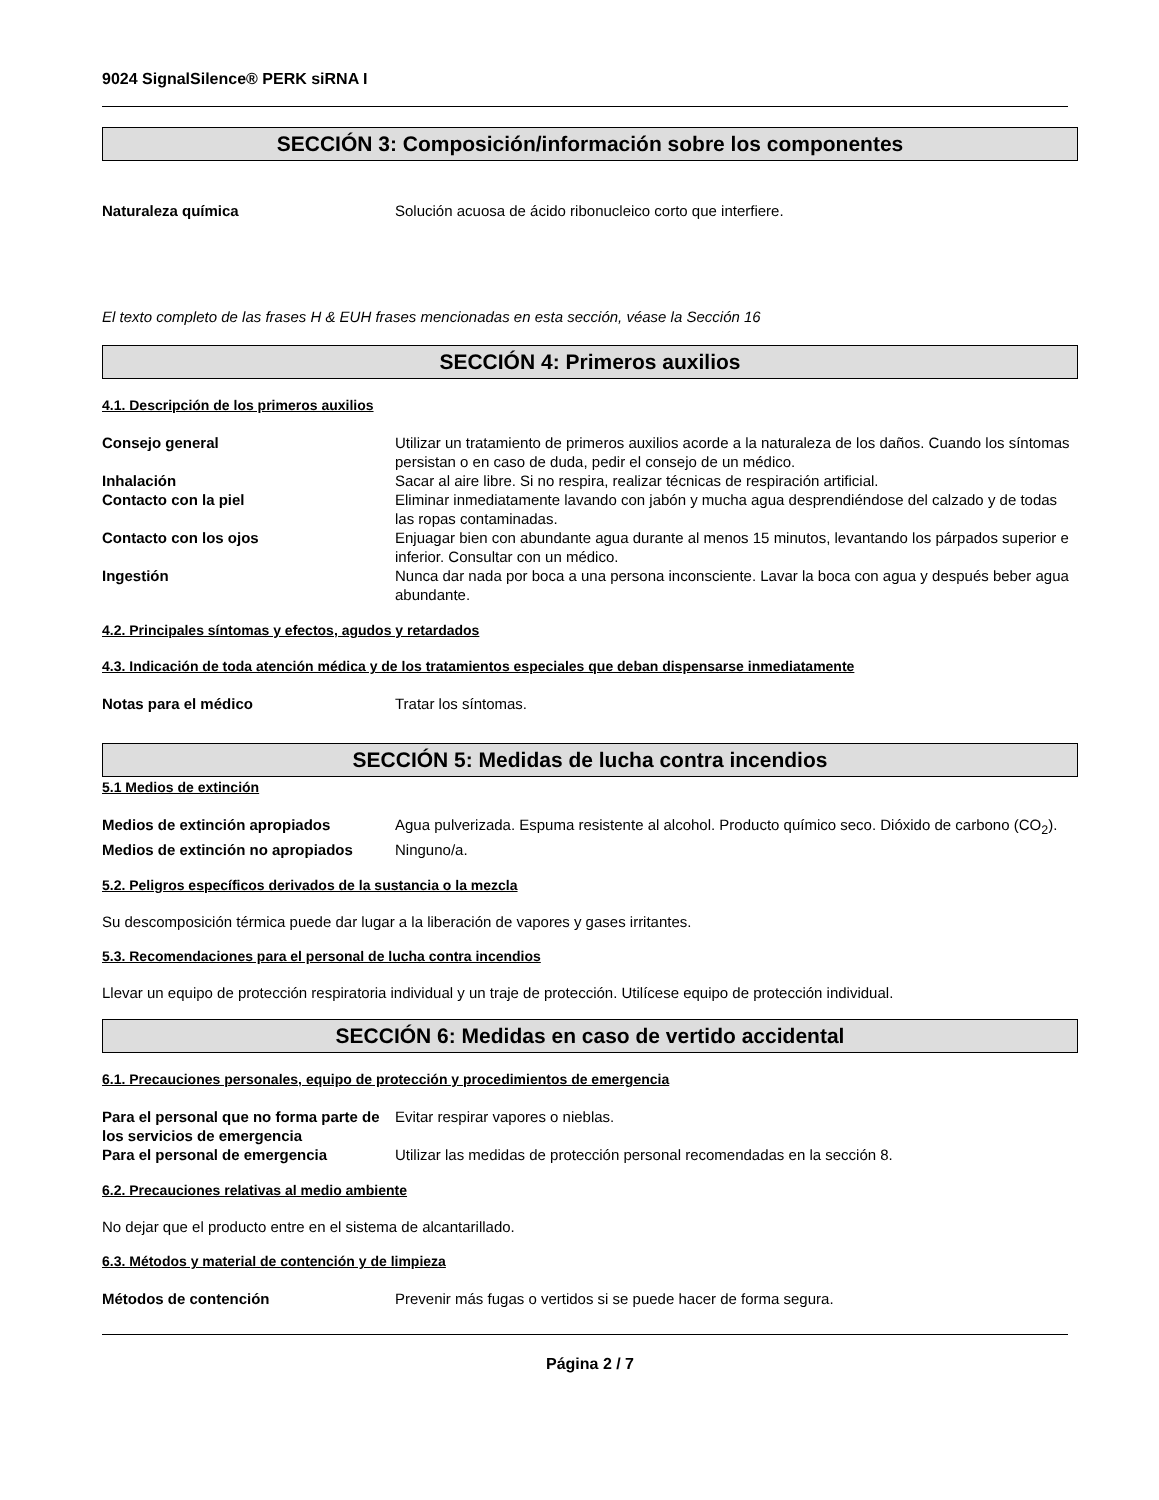9024 SignalSilence® PERK siRNA I
SECCIÓN 3: Composición/información sobre los componentes
Naturaleza química Solución acuosa de ácido ribonucleico corto que interfiere.
El texto completo de las frases H & EUH frases mencionadas en esta sección, véase la Sección 16
SECCIÓN 4: Primeros auxilios
4.1. Descripción de los primeros auxilios
Consejo general Utilizar un tratamiento de primeros auxilios acorde a la naturaleza de los daños. Cuando los síntomas persistan o en caso de duda, pedir el consejo de un médico.
Inhalación Sacar al aire libre. Si no respira, realizar técnicas de respiración artificial.
Contacto con la piel Eliminar inmediatamente lavando con jabón y mucha agua desprendiéndose del calzado y de todas las ropas contaminadas.
Contacto con los ojos Enjuagar bien con abundante agua durante al menos 15 minutos, levantando los párpados superior e inferior. Consultar con un médico.
Ingestión Nunca dar nada por boca a una persona inconsciente. Lavar la boca con agua y después beber agua abundante.
4.2. Principales síntomas y efectos, agudos y retardados
4.3. Indicación de toda atención médica y de los tratamientos especiales que deban dispensarse inmediatamente
Notas para el médico Tratar los síntomas.
SECCIÓN 5: Medidas de lucha contra incendios
5.1 Medios de extinción
Medios de extinción apropiados Agua pulverizada. Espuma resistente al alcohol. Producto químico seco. Dióxido de carbono (CO<sub>2</sub>).
Medios de extinción no apropiados
Ninguno/a.
5.2. Peligros específicos derivados de la sustancia o la mezcla
Su descomposición térmica puede dar lugar a la liberación de vapores y gases irritantes.
5.3. Recomendaciones para el personal de lucha contra incendios
Llevar un equipo de protección respiratoria individual y un traje de protección. Utilícese equipo de protección individual.
SECCIÓN 6: Medidas en caso de vertido accidental
6.1. Precauciones personales, equipo de protección y procedimientos de emergencia
Para el personal que no forma parte de los servicios de emergencia
Evitar respirar vapores o nieblas.
Para el personal de emergencia Utilizar las medidas de protección personal recomendadas en la sección 8.
6.2. Precauciones relativas al medio ambiente
No dejar que el producto entre en el sistema de alcantarillado.
6.3. Métodos y material de contención y de limpieza
Métodos de contención Prevenir más fugas o vertidos si se puede hacer de forma segura.
Página 2 / 7